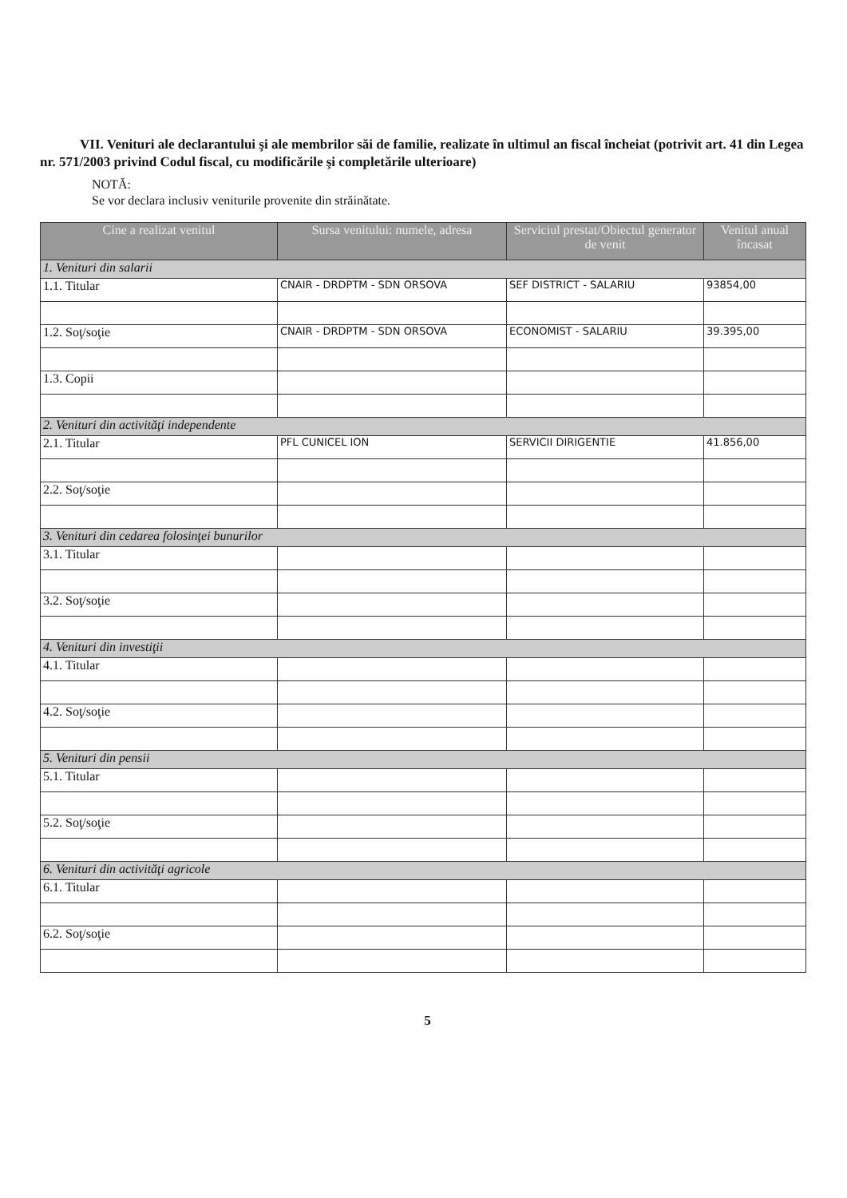VII. Venituri ale declarantului şi ale membrilor săi de familie, realizate în ultimul an fiscal încheiat (potrivit art. 41 din Legea nr. 571/2003 privind Codul fiscal, cu modificările şi completările ulterioare)
NOTĂ:
Se vor declara inclusiv veniturile provenite din străinătate.
| Cine a realizat venitul | Sursa venitului: numele, adresa | Serviciul prestat/Obiectul generator de venit | Venitul anual încasat |
| --- | --- | --- | --- |
| 1. Venituri din salarii | | | |
| 1.1. Titular | CNAIR - DRDPTM - SDN ORSOVA | SEF DISTRICT - SALARIU | 93854,00 |
| 1.2. Soţ/soţie | CNAIR - DRDPTM - SDN ORSOVA | ECONOMIST - SALARIU | 39.395,00 |
| 1.3. Copii | | | |
| 2. Venituri din activităţi independente | | | |
| 2.1. Titular | PFL CUNICEL ION | SERVICII DIRIGENTIE | 41.856,00 |
| 2.2. Soţ/soţie | | | |
| 3. Venituri din cedarea folosinţei bunurilor | | | |
| 3.1. Titular | | | |
| 3.2. Soţ/soţie | | | |
| 4. Venituri din investiţii | | | |
| 4.1. Titular | | | |
| 4.2. Soţ/soţie | | | |
| 5. Venituri din pensii | | | |
| 5.1. Titular | | | |
| 5.2. Soţ/soţie | | | |
| 6. Venituri din activităţi agricole | | | |
| 6.1. Titular | | | |
| 6.2. Soţ/soţie | | | |
5